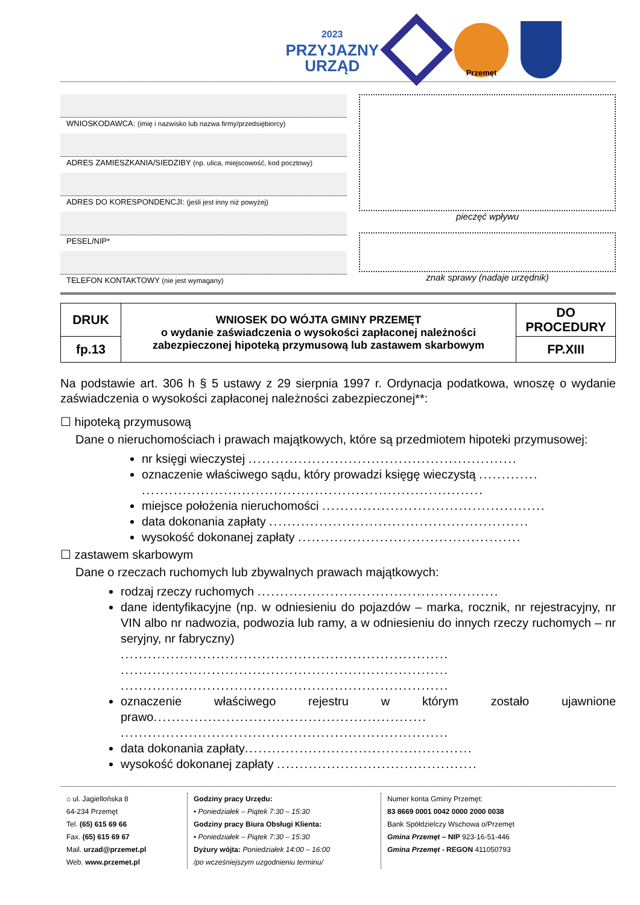2023
PRZYJAZNY
URZĄD
Przemęt
WNIOSKODAWCA: (imię i nazwisko lub nazwa firmy/przedsiębiorcy)
ADRES ZAMIESZKANIA/SIEDZIBY (np. ulica, miejscowość, kod pocztowy)
ADRES DO KORESPONDENCJI: (jeśli jest inny niż powyżej)
PESEL/NIP*
TELEFON KONTAKTOWY (nie jest wymagany)
pieczęć wpływu
znak sprawy (nadaje urzędnik)
| DRUK | WNIOSEK DO WÓJTA GMINY PRZEMĘT o wydanie zaświadczenia o wysokości zapłaconej należności zabezpieczonej hipoteką przymusową lub zastawem skarbowym | DO PROCEDURY |
| fp.13 | | FP.XIII |
Na podstawie art. 306 h § 5 ustawy z 29 sierpnia 1997 r. Ordynacja podatkowa, wnoszę o wydanie zaświadczenia o wysokości zapłaconej należności zabezpieczonej**:
☐ hipoteką przymusową
Dane o nieruchomościach i prawach majątkowych, które są przedmiotem hipoteki przymusowej:
nr księgi wieczystej ...........................................................
oznaczenie właściwego sądu, który prowadzi księgę wieczystą .............
...........................................................................
miejsce położenia nieruchomości .................................................
data dokonania zapłaty .........................................................
wysokość dokonanej zapłaty .................................................
☐ zastawem skarbowym
Dane o rzeczach ruchomych lub zbywalnych prawach majątkowych:
rodzaj rzeczy ruchomych .....................................................
dane identyfikacyjne (np. w odniesieniu do pojazdów – marka, rocznik, nr rejestracyjny, nr VIN albo nr nadwozia, podwozia lub ramy, a w odniesieniu do innych rzeczy ruchomych – nr seryjny, nr fabryczny)
........................................................................
........................................................................
........................................................................
oznaczenie właściwego rejestru w którym zostało ujawnione prawo............................................................
........................................................................
data dokonania zapłaty..................................................
wysokość dokonanej zapłaty ............................................
⌂ ul. Jagiellońska 8
64-234 Przemęt
Tel. (65) 615 69 66
Fax. (65) 615 69 67
Mail. urzad@przemet.pl
Web. www.przemet.pl
Godziny pracy Urzędu:
• Poniedziałek – Piątek 7:30 – 15:30
Godziny pracy Biura Obsługi Klienta:
• Poniedziałek – Piątek 7:30 – 15:30
Dyżury wójta: Poniedziałek 14:00 – 16:00
/po wcześniejszym uzgodnieniu terminu/
Numer konta Gminy Przemęt:
83 8669 0001 0042 0000 2000 0038
Bank Spółdzielczy Wschowa o/Przemęt
Gmina Przemęt – NIP 923-16-51-446
Gmina Przemęt - REGON 411050793